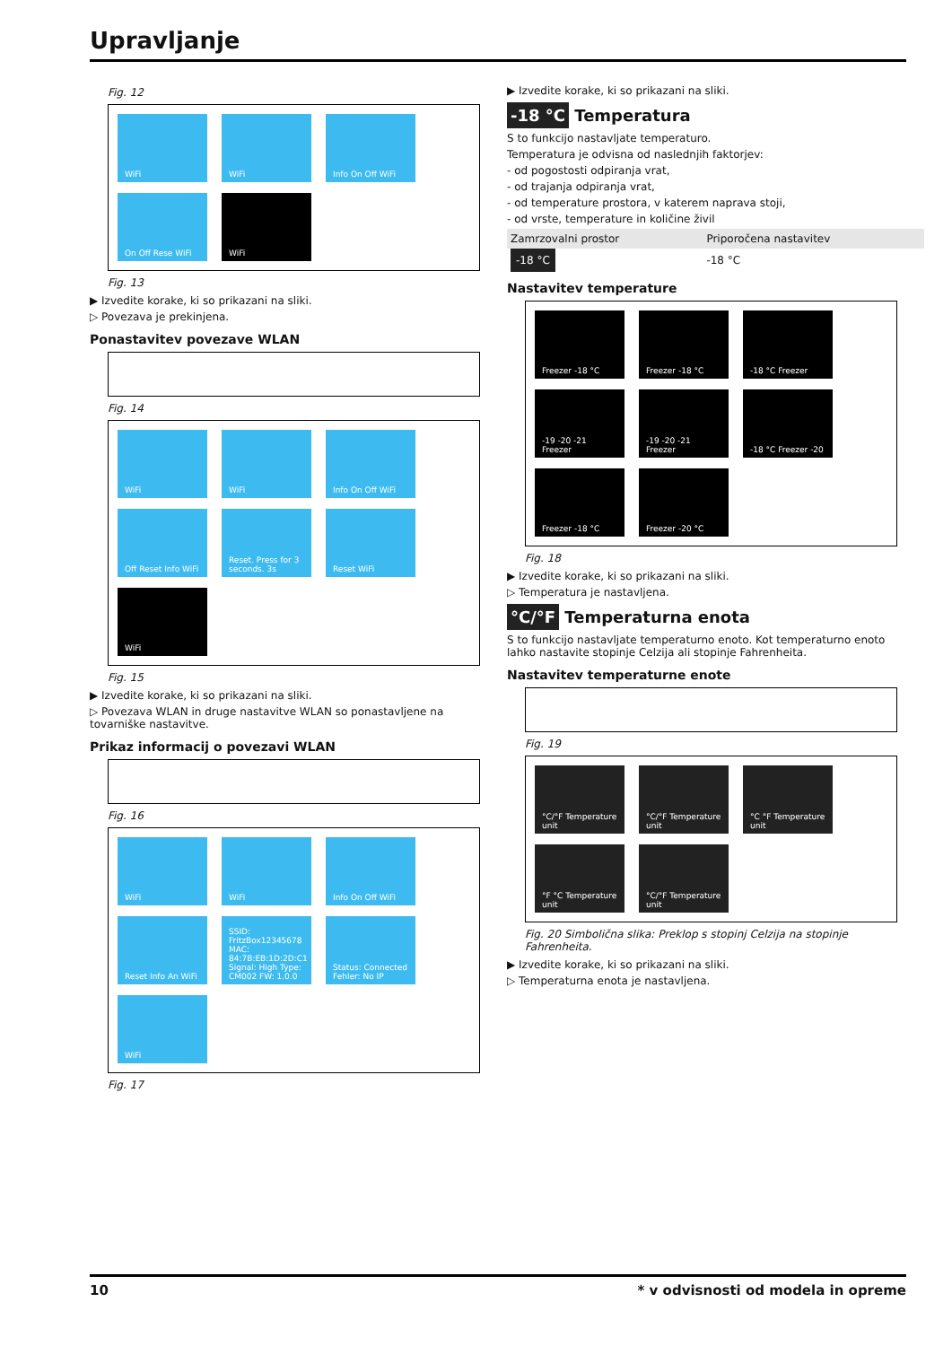Upravljanje
Fig. 12
WiFi
WiFi
Info On Off WiFi
On Off Rese WiFi
WiFi
Fig. 13
▶ Izvedite korake, ki so prikazani na sliki.
▷ Povezava je prekinjena.
Ponastavitev povezave WLAN
Fig. 14
WiFi
WiFi
Info On Off WiFi
Off Reset Info WiFi
Reset. Press for 3 seconds. 3s
Reset WiFi
WiFi
Fig. 15
▶ Izvedite korake, ki so prikazani na sliki.
▷ Povezava WLAN in druge nastavitve WLAN so ponastavljene na tovarniške nastavitve.
Prikaz informacij o povezavi WLAN
Fig. 16
WiFi
WiFi
Info On Off WiFi
Reset Info An WiFi
SSID: FritzBox12345678 MAC: 84:7B:EB:1D:2D:C1 Signal: High Type: CM002 FW: 1.0.0
Status: Connected Fehler: No IP
WiFi
Fig. 17
▶ Izvedite korake, ki so prikazani na sliki.
-18 °C Temperatura
S to funkcijo nastavljate temperaturo.
Temperatura je odvisna od naslednjih faktorjev:
- od pogostosti odpiranja vrat,
- od trajanja odpiranja vrat,
- od temperature prostora, v katerem naprava stoji,
- od vrste, temperature in količine živil
| Zamrzovalni prostor | Priporočena nastavitev |
| --- | --- |
| -18 °C | -18 °C |
Nastavitev temperature
Freezer -18 °C
Freezer -18 °C
-18 °C Freezer
-19 -20 -21 Freezer
-19 -20 -21 Freezer
-18 °C Freezer -20
Freezer -18 °C
Freezer -20 °C
Fig. 18
▶ Izvedite korake, ki so prikazani na sliki.
▷ Temperatura je nastavljena.
°C/°F Temperaturna enota
S to funkcijo nastavljate temperaturno enoto. Kot temperaturno enoto lahko nastavite stopinje Celzija ali stopinje Fahrenheita.
Nastavitev temperaturne enote
Fig. 19
°C/°F Temperature unit
°C/°F Temperature unit
°C °F Temperature unit
°F °C Temperature unit
°C/°F Temperature unit
Fig. 20 Simbolična slika: Preklop s stopinj Celzija na stopinje Fahrenheita.
▶ Izvedite korake, ki so prikazani na sliki.
▷ Temperaturna enota je nastavljena.
10 * v odvisnosti od modela in opreme